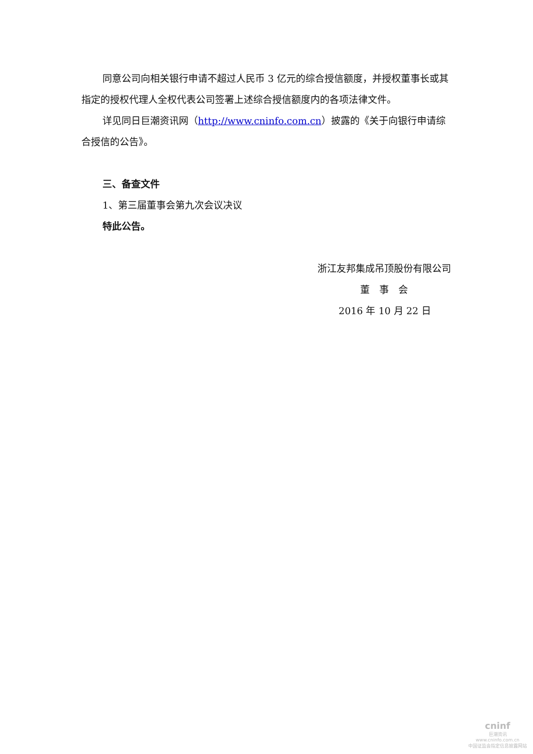同意公司向相关银行申请不超过人民币 3 亿元的综合授信额度，并授权董事长或其指定的授权代理人全权代表公司签署上述综合授信额度内的各项法律文件。
详见同日巨潮资讯网（http://www.cninfo.com.cn）披露的《关于向银行申请综合授信的公告》。
三、备查文件
1、第三届董事会第九次会议决议
特此公告。
浙江友邦集成吊顶股份有限公司
董　事　会
2016 年 10 月 22 日
cninf
巨潮资讯
www.cninfo.com.cn
中国证监会指定信息披露网站